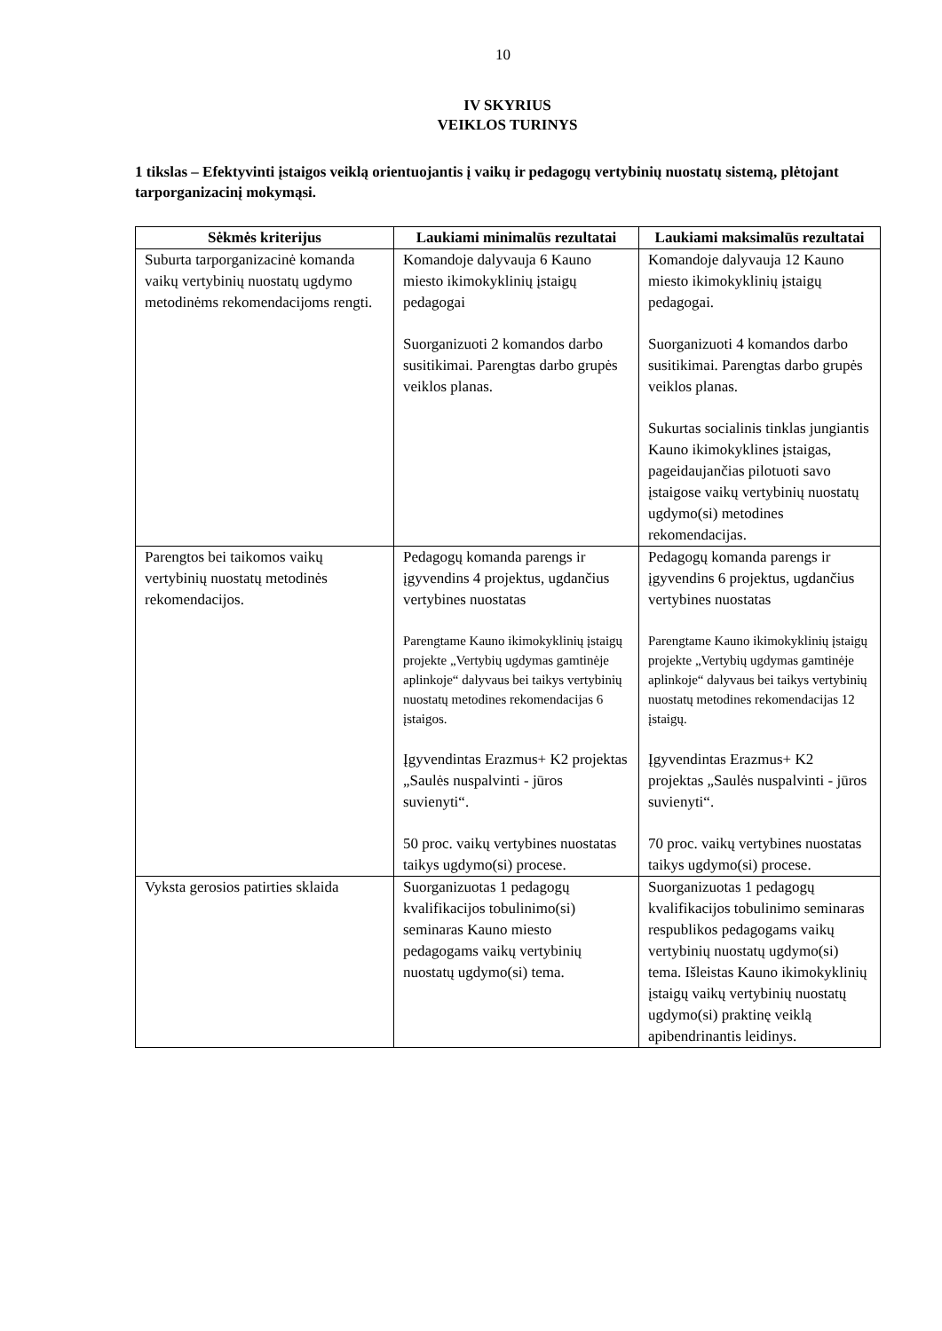10
IV SKYRIUS
VEIKLOS TURINYS
1 tikslas – Efektyvinti įstaigos veiklą orientuojantis į vaikų ir pedagogų vertybinių nuostatų sistemą, plėtojant tarporganizacinį mokymąsi.
| Sėkmės kriterijus | Laukiami minimalūs rezultatai | Laukiami maksimalūs rezultatai |
| --- | --- | --- |
| Suburta tarporganizacinė komanda vaikų vertybinių nuostatų ugdymo metodinėms rekomendacijoms rengti. | Komandoje dalyvauja 6 Kauno miesto ikimokyklinių įstaigų pedagogai Suorganizuoti 2 komandos darbo susitikimai. Parengtas darbo grupės veiklos planas. | Komandoje dalyvauja 12 Kauno miesto ikimokyklinių įstaigų pedagogai. Suorganizuoti 4 komandos darbo susitikimai. Parengtas darbo grupės veiklos planas. Sukurtas socialinis tinklas jungiantis Kauno ikimokyklines įstaigas, pageidaujančias pilotuoti savo įstaigose vaikų vertybinių nuostatų ugdymo(si) metodines rekomendacijas. |
| Parengtos bei taikomos vaikų vertybinių nuostatų metodinės rekomendacijos. | Pedagogų komanda parengs ir įgyvendins 4 projektus, ugdančius vertybines nuostatas Parengtame Kauno ikimokyklinių įstaigų projekte „Vertybių ugdymas gamtinėje aplinkoje“ dalyvaus bei taikys vertybinių nuostatų metodines rekomendacijas 6 įstaigos. Įgyvendintas Erazmus+ K2 projektas „Saulės nuspalvinti - jūros suvienyti“. 50 proc. vaikų vertybines nuostatas taikys ugdymo(si) procese. | Pedagogų komanda parengs ir įgyvendins 6 projektus, ugdančius vertybines nuostatas Parengtame Kauno ikimokyklinių įstaigų projekte „Vertybių ugdymas gamtinėje aplinkoje“ dalyvaus bei taikys vertybinių nuostatų metodines rekomendacijas 12 įstaigų. Įgyvendintas Erazmus+ K2 projektas „Saulės nuspalvinti - jūros suvienyti“. 70 proc. vaikų vertybines nuostatas taikys ugdymo(si) procese. |
| Vyksta gerosios patirties sklaida | Suorganizuotas 1 pedagogų kvalifikacijos tobulinimo(si) seminaras Kauno miesto pedagogams vaikų vertybinių nuostatų ugdymo(si) tema. | Suorganizuotas 1 pedagogų kvalifikacijos tobulinimo seminaras respublikos pedagogams vaikų vertybinių nuostatų ugdymo(si) tema. Išleistas Kauno ikimokyklinių įstaigų vaikų vertybinių nuostatų ugdymo(si) praktinę veiklą apibendrinantis leidinys. |